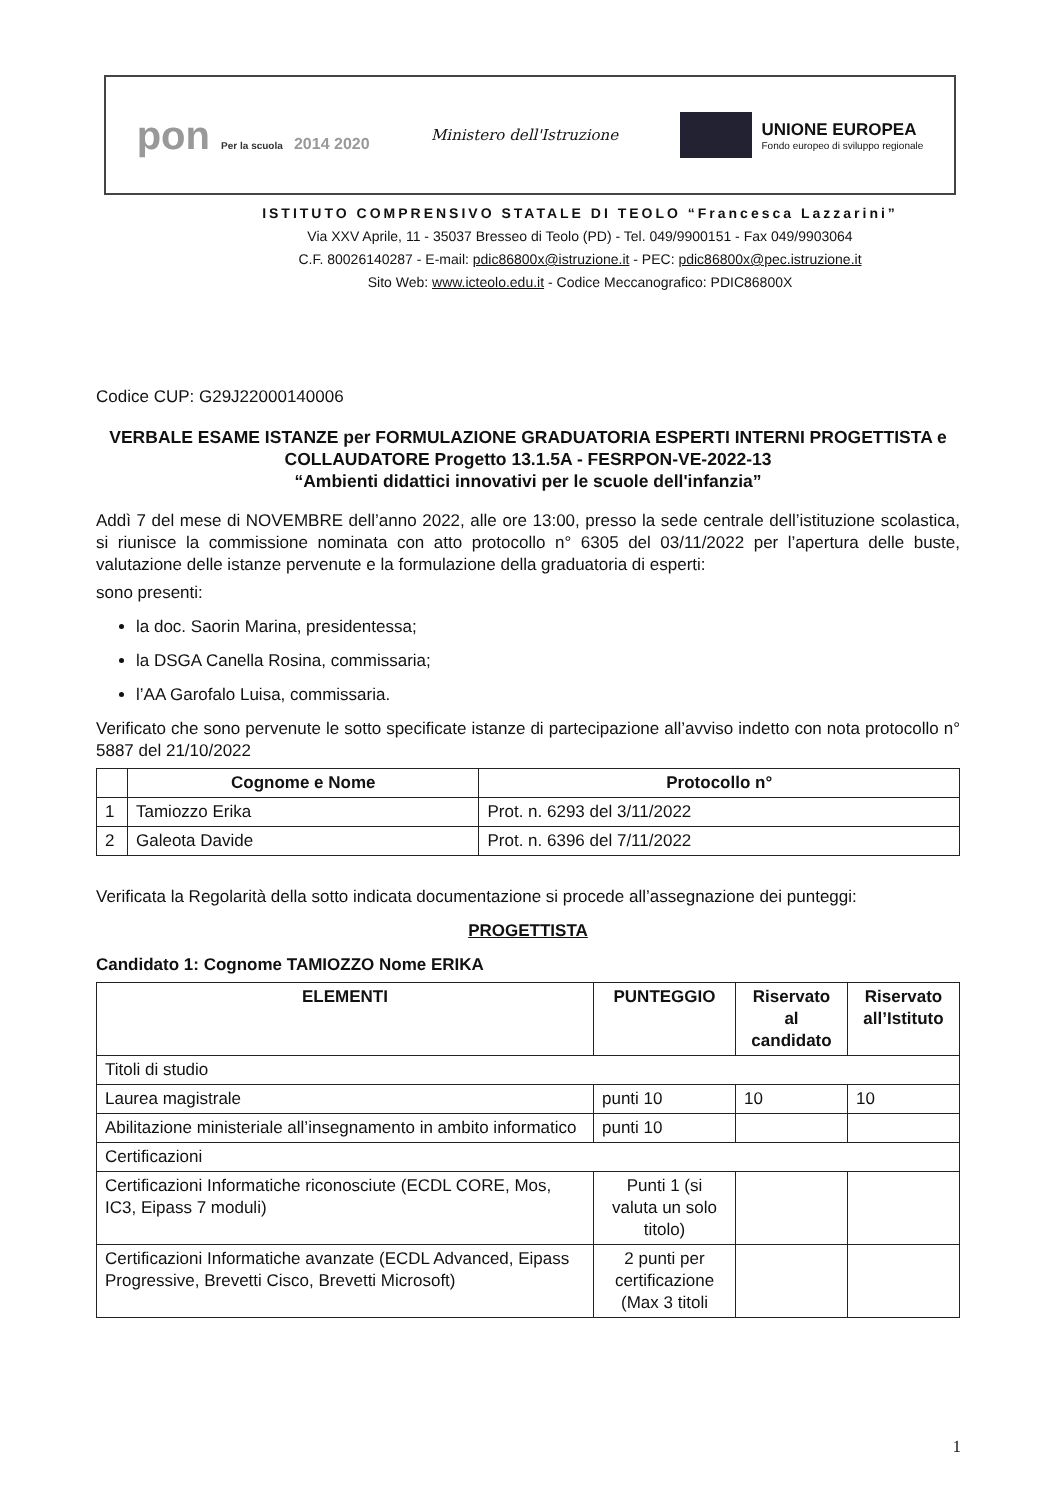pon Per la scuola 2014 2020 Ministero dell'Istruzione
UNIONE EUROPEA
Fondo europeo di sviluppo regionale
ISTITUTO COMPRENSIVO STATALE DI TEOLO “Francesca Lazzarini”
Via XXV Aprile, 11 - 35037 Bresseo di Teolo (PD) - Tel. 049/9900151 - Fax 049/9903064
C.F. 80026140287 - E-mail: pdic86800x@istruzione.it - PEC: pdic86800x@pec.istruzione.it
Sito Web: www.icteolo.edu.it - Codice Meccanografico: PDIC86800X
Codice CUP: G29J22000140006
VERBALE ESAME ISTANZE per FORMULAZIONE GRADUATORIA ESPERTI INTERNI PROGETTISTA e COLLAUDATORE Progetto 13.1.5A - FESRPON-VE-2022-13
“Ambienti didattici innovativi per le scuole dell'infanzia”
Addì 7 del mese di NOVEMBRE dell’anno 2022, alle ore 13:00, presso la sede centrale dell’istituzione scolastica, si riunisce la commissione nominata con atto protocollo n° 6305 del 03/11/2022 per l’apertura delle buste, valutazione delle istanze pervenute e la formulazione della graduatoria di esperti:
sono presenti:
la doc. Saorin Marina, presidentessa;
la DSGA Canella Rosina, commissaria;
l’AA Garofalo Luisa, commissaria.
Verificato che sono pervenute le sotto specificate istanze di partecipazione all’avviso indetto con nota protocollo n° 5887 del 21/10/2022
| | Cognome e Nome | Protocollo n° |
| --- | --- | --- |
| 1 | Tamiozzo Erika | Prot. n. 6293 del 3/11/2022 |
| 2 | Galeota Davide | Prot. n. 6396 del 7/11/2022 |
Verificata la Regolarità della sotto indicata documentazione si procede all’assegnazione dei punteggi:
PROGETTISTA
Candidato 1: Cognome TAMIOZZO Nome ERIKA
| ELEMENTI | PUNTEGGIO | Riservato al candidato | Riservato all’Istituto |
| --- | --- | --- | --- |
| Titoli di studio | | | |
| Laurea magistrale | punti 10 | 10 | 10 |
| Abilitazione ministeriale all’insegnamento in ambito informatico | punti 10 | | |
| Certificazioni | | | |
| Certificazioni Informatiche riconosciute (ECDL CORE, Mos, IC3, Eipass 7 moduli) | Punti 1 (si valuta un solo titolo) | | |
| Certificazioni Informatiche avanzate (ECDL Advanced, Eipass Progressive, Brevetti Cisco, Brevetti Microsoft) | 2 punti per certificazione (Max 3 titoli | | |
1